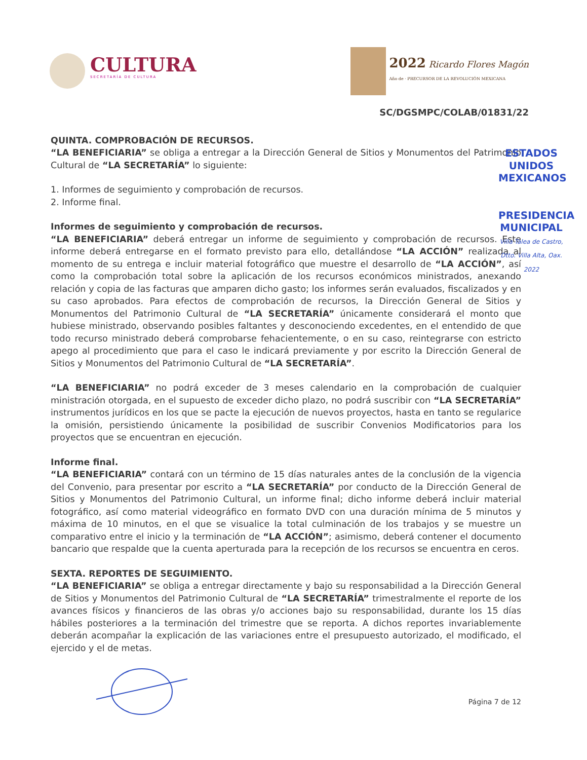CULTURA
SECRETARÍA DE CULTURA
2022 Ricardo Flores Magón
Año de · PRECURSOR DE LA REVOLUCIÓN MEXICANA
SC/DGSMPC/COLAB/01831/22
ESTADOS UNIDOS MEXICANOS
PRESIDENCIA MUNICIPAL
Villa Talea de Castro, Dtto. Villa Alta, Oax. 2022
QUINTA. COMPROBACIÓN DE RECURSOS.
“LA BENEFICIARIA” se obliga a entregar a la Dirección General de Sitios y Monumentos del Patrimonio Cultural de “LA SECRETARÍA” lo siguiente:
1. Informes de seguimiento y comprobación de recursos.
2. Informe final.
Informes de seguimiento y comprobación de recursos.
“LA BENEFICIARIA” deberá entregar un informe de seguimiento y comprobación de recursos. Este informe deberá entregarse en el formato previsto para ello, detallándose “LA ACCIÓN” realizada al momento de su entrega e incluir material fotográfico que muestre el desarrollo de “LA ACCIÓN”, así como la comprobación total sobre la aplicación de los recursos económicos ministrados, anexando relación y copia de las facturas que amparen dicho gasto; los informes serán evaluados, fiscalizados y en su caso aprobados. Para efectos de comprobación de recursos, la Dirección General de Sitios y Monumentos del Patrimonio Cultural de “LA SECRETARÍA” únicamente considerará el monto que hubiese ministrado, observando posibles faltantes y desconociendo excedentes, en el entendido de que todo recurso ministrado deberá comprobarse fehacientemente, o en su caso, reintegrarse con estricto apego al procedimiento que para el caso le indicará previamente y por escrito la Dirección General de Sitios y Monumentos del Patrimonio Cultural de “LA SECRETARÍA”.
“LA BENEFICIARIA” no podrá exceder de 3 meses calendario en la comprobación de cualquier ministración otorgada, en el supuesto de exceder dicho plazo, no podrá suscribir con “LA SECRETARÍA” instrumentos jurídicos en los que se pacte la ejecución de nuevos proyectos, hasta en tanto se regularice la omisión, persistiendo únicamente la posibilidad de suscribir Convenios Modificatorios para los proyectos que se encuentran en ejecución.
Informe final.
“LA BENEFICIARIA” contará con un término de 15 días naturales antes de la conclusión de la vigencia del Convenio, para presentar por escrito a “LA SECRETARÍA” por conducto de la Dirección General de Sitios y Monumentos del Patrimonio Cultural, un informe final; dicho informe deberá incluir material fotográfico, así como material videográfico en formato DVD con una duración mínima de 5 minutos y máxima de 10 minutos, en el que se visualice la total culminación de los trabajos y se muestre un comparativo entre el inicio y la terminación de “LA ACCIÓN”; asimismo, deberá contener el documento bancario que respalde que la cuenta aperturada para la recepción de los recursos se encuentra en ceros.
SEXTA. REPORTES DE SEGUIMIENTO.
“LA BENEFICIARIA” se obliga a entregar directamente y bajo su responsabilidad a la Dirección General de Sitios y Monumentos del Patrimonio Cultural de “LA SECRETARÍA” trimestralmente el reporte de los avances físicos y financieros de las obras y/o acciones bajo su responsabilidad, durante los 15 días hábiles posteriores a la terminación del trimestre que se reporta. A dichos reportes invariablemente deberán acompañar la explicación de las variaciones entre el presupuesto autorizado, el modificado, el ejercido y el de metas.
Página 7 de 12